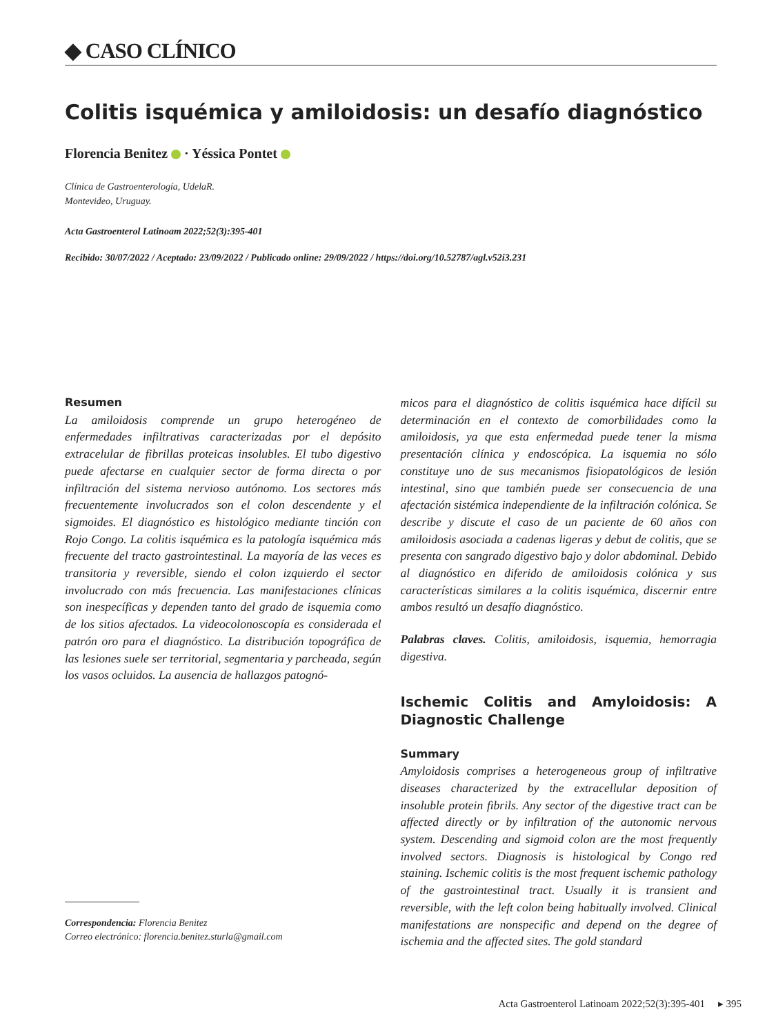◆ CASO CLÍNICO
Colitis isquémica y amiloidosis: un desafío diagnóstico
Florencia Benitez · Yéssica Pontet
Clínica de Gastroenterología, UdelaR.
Montevideo, Uruguay.
Acta Gastroenterol Latinoam 2022;52(3):395-401
Recibido: 30/07/2022 / Aceptado: 23/09/2022 / Publicado online: 29/09/2022 / https://doi.org/10.52787/agl.v52i3.231
Resumen
La amiloidosis comprende un grupo heterogéneo de enfermedades infiltrativas caracterizadas por el depósito extracelular de fibrillas proteicas insolubles. El tubo digestivo puede afectarse en cualquier sector de forma directa o por infiltración del sistema nervioso autónomo. Los sectores más frecuentemente involucrados son el colon descendente y el sigmoides. El diagnóstico es histológico mediante tinción con Rojo Congo. La colitis isquémica es la patología isquémica más frecuente del tracto gastrointestinal. La mayoría de las veces es transitoria y reversible, siendo el colon izquierdo el sector involucrado con más frecuencia. Las manifestaciones clínicas son inespecíficas y dependen tanto del grado de isquemia como de los sitios afectados. La videocolonoscopía es considerada el patrón oro para el diagnóstico. La distribución topográfica de las lesiones suele ser territorial, segmentaria y parcheada, según los vasos ocluidos. La ausencia de hallazgos patognó-
Correspondencia: Florencia Benitez
Correo electrónico: florencia.benitez.sturla@gmail.com
micos para el diagnóstico de colitis isquémica hace difícil su determinación en el contexto de comorbilidades como la amiloidosis, ya que esta enfermedad puede tener la misma presentación clínica y endoscópica. La isquemia no sólo constituye uno de sus mecanismos fisiopatológicos de lesión intestinal, sino que también puede ser consecuencia de una afectación sistémica independiente de la infiltración colónica. Se describe y discute el caso de un paciente de 60 años con amiloidosis asociada a cadenas ligeras y debut de colitis, que se presenta con sangrado digestivo bajo y dolor abdominal. Debido al diagnóstico en diferido de amiloidosis colónica y sus características similares a la colitis isquémica, discernir entre ambos resultó un desafío diagnóstico.
Palabras claves. Colitis, amiloidosis, isquemia, hemorragia digestiva.
Ischemic Colitis and Amyloidosis: A Diagnostic Challenge
Summary
Amyloidosis comprises a heterogeneous group of infiltrative diseases characterized by the extracellular deposition of insoluble protein fibrils. Any sector of the digestive tract can be affected directly or by infiltration of the autonomic nervous system. Descending and sigmoid colon are the most frequently involved sectors. Diagnosis is histological by Congo red staining. Ischemic colitis is the most frequent ischemic pathology of the gastrointestinal tract. Usually it is transient and reversible, with the left colon being habitually involved. Clinical manifestations are nonspecific and depend on the degree of ischemia and the affected sites. The gold standard
Acta Gastroenterol Latinoam 2022;52(3):395-401 ▸ 395